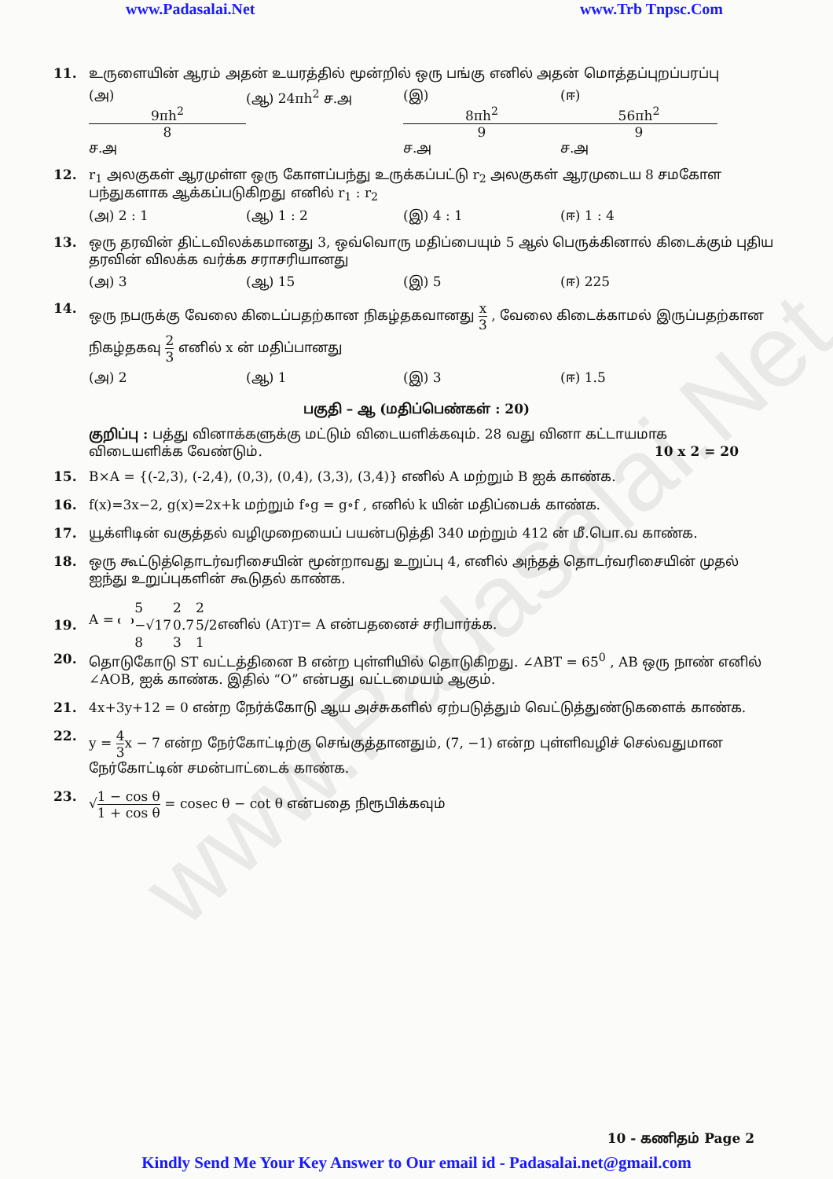www.Padasalai.Net
www.Padasalai.Net www.Trb Tnpsc.Com
11. உருளையின் ஆரம் அதன் உயரத்தில் மூன்றில் ஒரு பங்கு எனில் அதன் மொத்தப்புறப்பரப்பு
(அ) 9πh<sup>2</sup> 8 ச.அ (ஆ) 24πh<sup>2</sup> ச.அ (இ) 8πh<sup>2</sup> 9 ச.அ (ஈ) 56πh<sup>2</sup> 9 ச.அ
12. r<sub>1</sub> அலகுகள் ஆரமுள்ள ஒரு கோளப்பந்து உருக்கப்பட்டு r<sub>2</sub> அலகுகள் ஆரமுடைய 8 சமகோள பந்துகளாக ஆக்கப்படுகிறது எனில் r<sub>1</sub> : r<sub>2</sub>
(அ) 2 : 1 (ஆ) 1 : 2 (இ) 4 : 1 (ஈ) 1 : 4
13. ஒரு தரவின் திட்டவிலக்கமானது 3, ஒவ்வொரு மதிப்பையும் 5 ஆல் பெருக்கினால் கிடைக்கும் புதிய தரவின் விலக்க வர்க்க சராசரியானது
(அ) 3 (ஆ) 15 (இ) 5 (ஈ) 225
14. ஒரு நபருக்கு வேலை கிடைப்பதற்கான நிகழ்தகவானது x 3 , வேலை கிடைக்காமல் இருப்பதற்கான நிகழ்தகவு 2 3 எனில் x ன் மதிப்பானது
(அ) 2 (ஆ) 1 (இ) 3 (ஈ) 1.5
பகுதி – ஆ (மதிப்பெண்கள் : 20)
குறிப்பு : பத்து வினாக்களுக்கு மட்டும் விடையளிக்கவும். 28 வது வினா கட்டாயமாக விடையளிக்க வேண்டும். 10 x 2 = 20
15. B×A = {(-2,3), (-2,4), (0,3), (0,4), (3,3), (3,4)} எனில் A மற்றும் B ஐக் காண்க.
16. f(x)=3x−2, g(x)=2x+k மற்றும் f∘g = g∘f , எனில் k யின் மதிப்பைக் காண்க.
17. யூக்ளிடின் வகுத்தல் வழிமுறையைப் பயன்படுத்தி 340 மற்றும் 412 ன் மீ.பொ.வ காண்க.
18. ஒரு கூட்டுத்தொடர்வரிசையின் மூன்றாவது உறுப்பு 4, எனில் அந்தத் தொடர்வரிசையின் முதல் ஐந்து உறுப்புகளின் கூடுதல் காண்க.
19.
A =
| 5 | 2 | 2 |
| −√17 | 0.7 | 5/2 |
| 8 | 3 | 1 |
எனில் (A<sup>T</sup>)<sup>T</sup> = A என்பதனைச் சரிபார்க்க.
20. தொடுகோடு ST வட்டத்தினை B என்ற புள்ளியில் தொடுகிறது. ∠ABT = 65<sup>0</sup> , AB ஒரு நாண் எனில் ∠AOB, ஐக் காண்க. இதில் “O” என்பது வட்டமையம் ஆகும்.
21. 4x+3y+12 = 0 என்ற நேர்க்கோடு ஆய அச்சுகளில் ஏற்படுத்தும் வெட்டுத்துண்டுகளைக் காண்க.
22. y = 4 3x − 7 என்ற நேர்கோட்டிற்கு செங்குத்தானதும், (7, −1) என்ற புள்ளிவழிச் செல்வதுமான நேர்கோட்டின் சமன்பாட்டைக் காண்க.
23. √1 − cos θ 1 + cos θ = cosec θ − cot θ என்பதை நிரூபிக்கவும்
10 - கணிதம் Page 2
Kindly Send Me Your Key Answer to Our email id - Padasalai.net@gmail.com